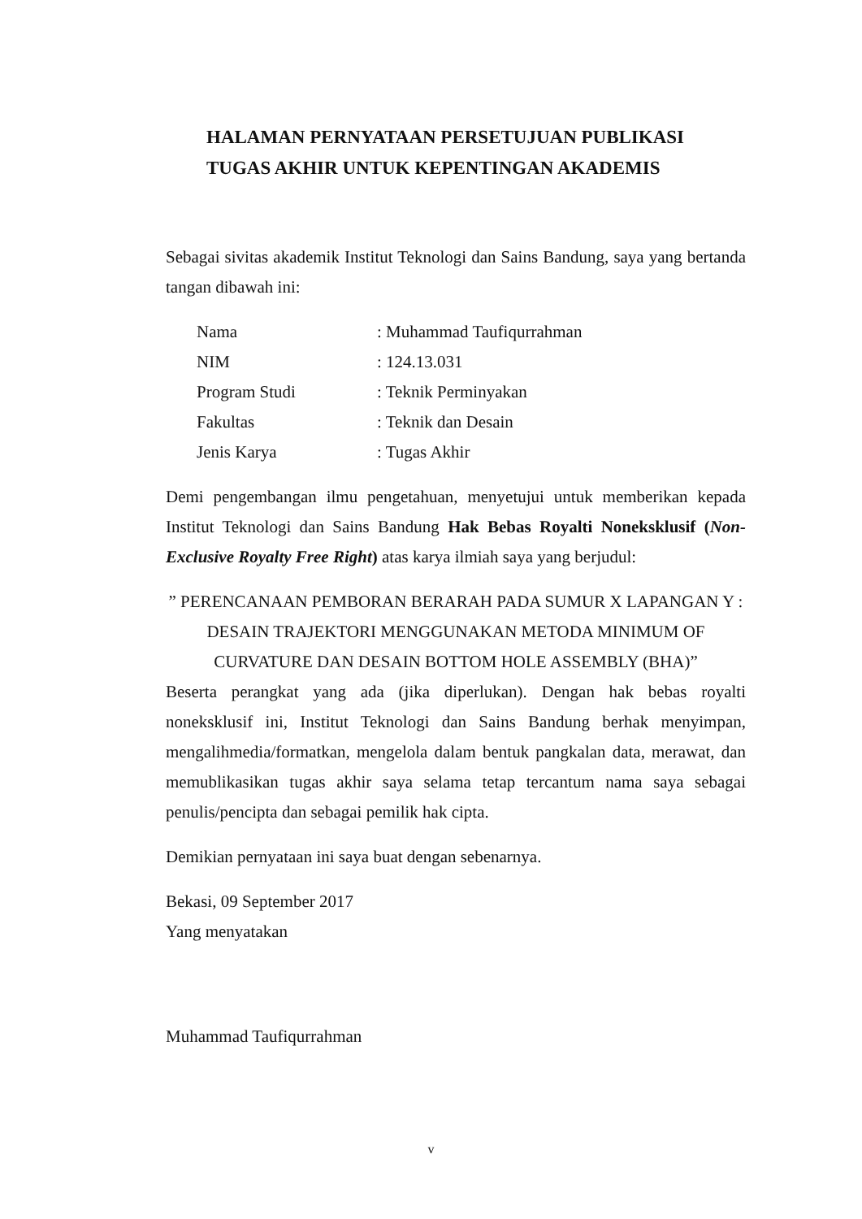HALAMAN PERNYATAAN PERSETUJUAN PUBLIKASI
TUGAS AKHIR UNTUK KEPENTINGAN AKADEMIS
Sebagai sivitas akademik Institut Teknologi dan Sains Bandung, saya yang bertanda tangan dibawah ini:
| Nama | : Muhammad Taufiqurrahman |
| NIM | : 124.13.031 |
| Program Studi | : Teknik Perminyakan |
| Fakultas | : Teknik dan Desain |
| Jenis Karya | : Tugas Akhir |
Demi pengembangan ilmu pengetahuan, menyetujui untuk memberikan kepada Institut Teknologi dan Sains Bandung Hak Bebas Royalti Noneksklusif (Non-Exclusive Royalty Free Right) atas karya ilmiah saya yang berjudul:
” PERENCANAAN PEMBORAN BERARAH PADA SUMUR X LAPANGAN Y : DESAIN TRAJEKTORI MENGGUNAKAN METODA MINIMUM OF CURVATURE DAN DESAIN BOTTOM HOLE ASSEMBLY (BHA)”
Beserta perangkat yang ada (jika diperlukan). Dengan hak bebas royalti noneksklusif ini, Institut Teknologi dan Sains Bandung berhak menyimpan, mengalihmedia/formatkan, mengelola dalam bentuk pangkalan data, merawat, dan memublikasikan tugas akhir saya selama tetap tercantum nama saya sebagai penulis/pencipta dan sebagai pemilik hak cipta.
Demikian pernyataan ini saya buat dengan sebenarnya.
Bekasi, 09 September 2017
Yang menyatakan
Muhammad Taufiqurrahman
v